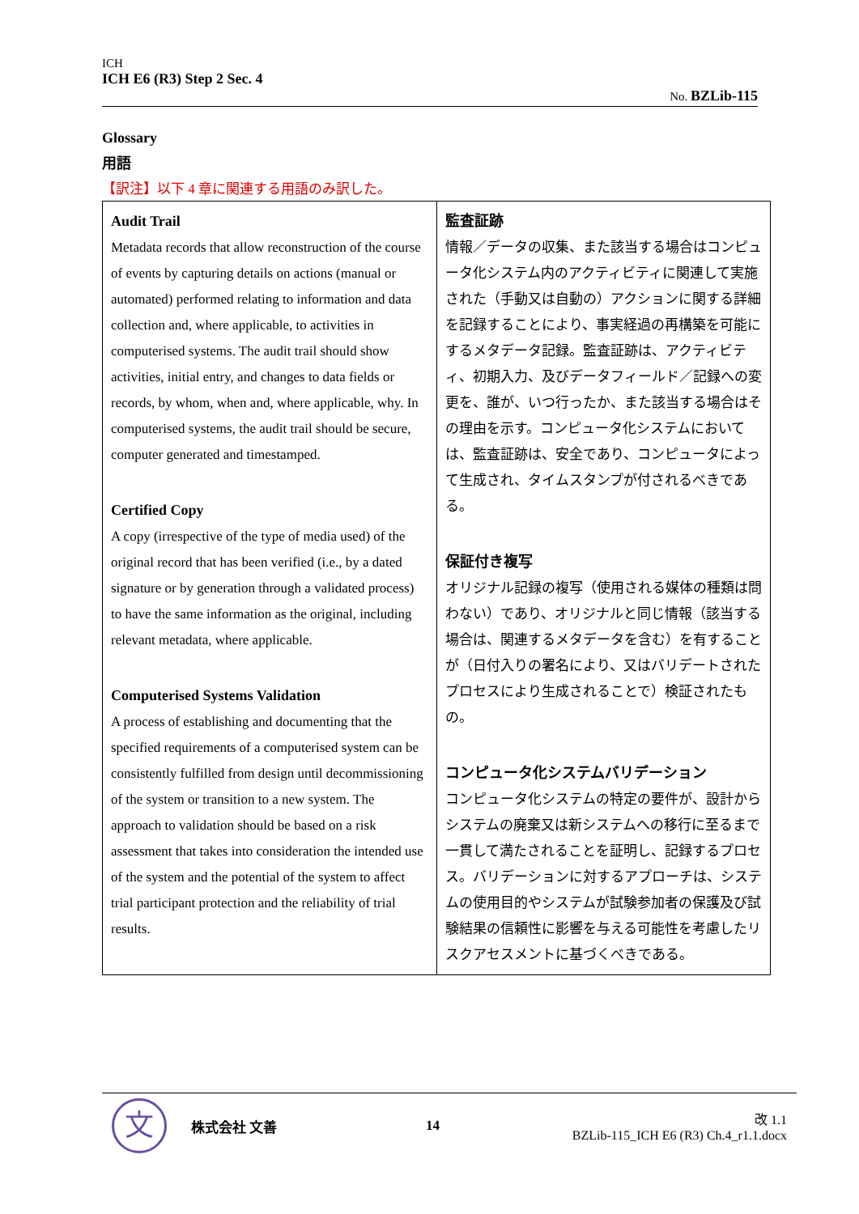ICH
ICH E6 (R3) Step 2 Sec. 4
No. BZLib-115
Glossary
用語
【訳注】以下 4 章に関連する用語のみ訳した。
| Audit Trail Metadata records that allow reconstruction of the course of events by capturing details on actions (manual or automated) performed relating to information and data collection and, where applicable, to activities in computerised systems. The audit trail should show activities, initial entry, and changes to data fields or records, by whom, when and, where applicable, why. In computerised systems, the audit trail should be secure, computer generated and timestamped. Certified Copy A copy (irrespective of the type of media used) of the original record that has been verified (i.e., by a dated signature or by generation through a validated process) to have the same information as the original, including relevant metadata, where applicable. Computerised Systems Validation A process of establishing and documenting that the specified requirements of a computerised system can be consistently fulfilled from design until decommissioning of the system or transition to a new system. The approach to validation should be based on a risk assessment that takes into consideration the intended use of the system and the potential of the system to affect trial participant protection and the reliability of trial results. | 監査証跡 情報／データの収集、また該当する場合はコンピュータ化システム内のアクティビティに関連して実施された（手動又は自動の）アクションに関する詳細を記録することにより、事実経過の再構築を可能にするメタデータ記録。監査証跡は、アクティビティ、初期入力、及びデータフィールド／記録への変更を、誰が、いつ行ったか、また該当する場合はその理由を示す。コンピュータ化システムにおいては、監査証跡は、安全であり、コンピュータによって生成され、タイムスタンプが付されるべきである。 保証付き複写 オリジナル記録の複写（使用される媒体の種類は問わない）であり、オリジナルと同じ情報（該当する場合は、関連するメタデータを含む）を有することが（日付入りの署名により、又はバリデートされたプロセスにより生成されることで）検証されたもの。 コンピュータ化システムバリデーション コンピュータ化システムの特定の要件が、設計からシステムの廃棄又は新システムへの移行に至るまで一貫して満たされることを証明し、記録するプロセス。バリデーションに対するアプローチは、システムの使用目的やシステムが試験参加者の保護及び試験結果の信頼性に影響を与える可能性を考慮したリスクアセスメントに基づくべきである。 |
文
株式会社 文善 14
改 1.1
BZLib-115_ICH E6 (R3) Ch.4_r1.1.docx